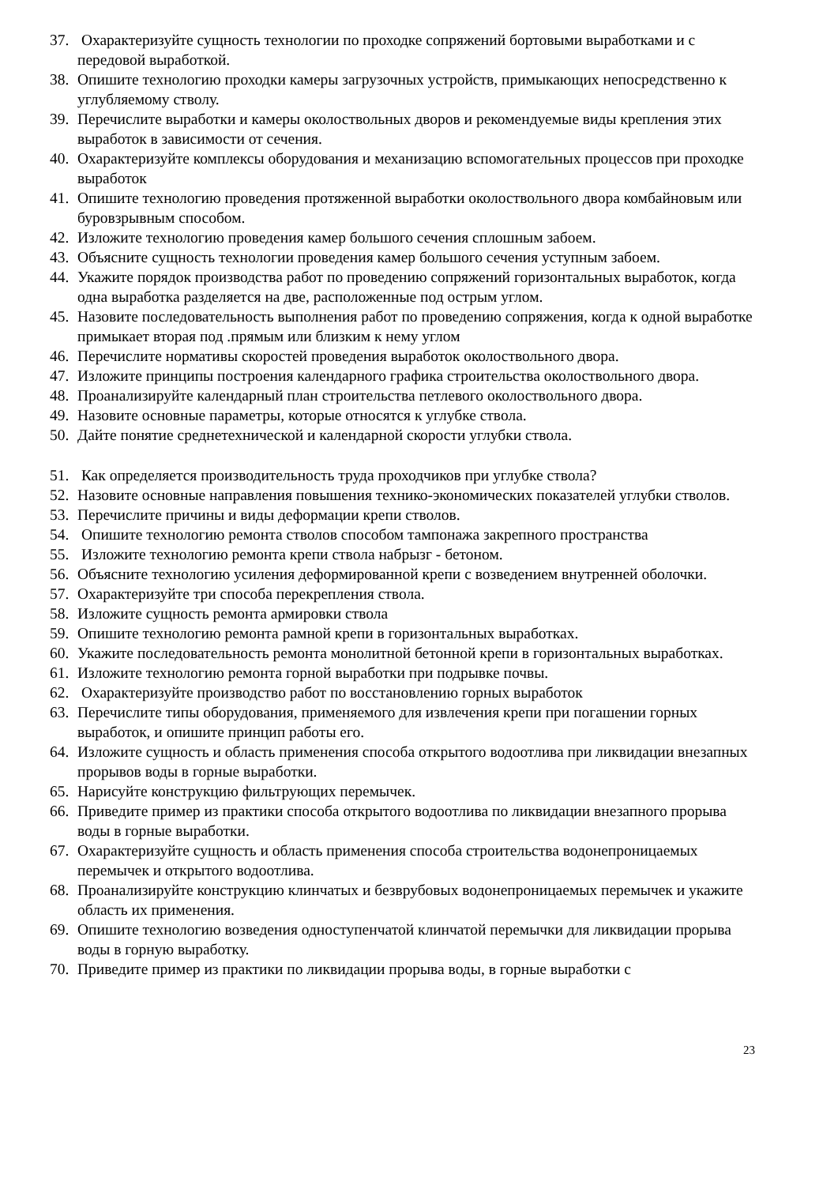37.
Охарактеризуйте сущность технологии по проходке сопряжений бортовыми выработками и с передовой выработкой.
38.
Опишите технологию проходки камеры загрузочных устройств, примыкающих непосредственно к углубляемому стволу.
39.
Перечислите выработки и камеры околоствольных дворов и рекомендуемые виды крепления этих выработок в зависимости от сечения.
40.
Охарактеризуйте комплексы оборудования и механизацию вспомогательных процессов при проходке выработок
41.
Опишите технологию проведения протяженной выработки околоствольного двора комбайновым или буровзрывным способом.
42.
Изложите технологию проведения камер большого сечения сплошным забоем.
43.
Объясните сущность технологии проведения камер большого сечения уступным забоем.
44.
Укажите порядок производства работ по проведению сопряжений горизонтальных выработок, когда одна выработка разделяется на две, расположенные под острым углом.
45.
Назовите последовательность выполнения работ по проведению сопряжения, когда к одной выработке примыкает вторая под .прямым или близким к нему углом
46.
Перечислите нормативы скоростей проведения выработок околоствольного двора.
47.
Изложите принципы построения календарного графика строительства околоствольного двора.
48.
Проанализируйте календарный план строительства петлевого околоствольного двора.
49.
Назовите основные параметры, которые относятся к углубке ствола.
50.
Дайте понятие среднетехнической и календарной скорости углубки ствола.
51.
Как определяется производительность труда проходчиков при углубке ствола?
52.
Назовите основные направления повышения технико-экономических показателей углубки стволов.
53.
Перечислите причины и виды деформации крепи стволов.
54.
Опишите технологию ремонта стволов способом тампонажа закрепного пространства
55.
Изложите технологию ремонта крепи ствола набрызг - бетоном.
56.
Объясните технологию усиления деформированной крепи с возведением внутренней оболочки.
57.
Охарактеризуйте три способа перекрепления ствола.
58.
Изложите сущность ремонта армировки ствола
59.
Опишите технологию ремонта рамной крепи в горизонтальных выработках.
60.
Укажите последовательность ремонта монолитной бетонной крепи в горизонтальных выработках.
61.
Изложите технологию ремонта горной выработки при подрывке почвы.
62.
Охарактеризуйте производство работ по восстановлению горных выработок
63.
Перечислите типы оборудования, применяемого для извлечения крепи при погашении горных выработок, и опишите принцип работы его.
64.
Изложите сущность и область применения способа открытого водоотлива при ликвидации внезапных прорывов воды в горные выработки.
65.
Нарисуйте конструкцию фильтрующих перемычек.
66.
Приведите пример из практики способа открытого водоотлива по ликвидации внезапного прорыва воды в горные выработки.
67.
Охарактеризуйте сущность и область применения способа строительства водонепроницаемых перемычек и открытого водоотлива.
68.
Проанализируйте конструкцию клинчатых и безврубовых водонепроницаемых перемычек и укажите область их применения.
69.
Опишите технологию возведения одноступенчатой клинчатой перемычки для ликвидации прорыва воды в горную выработку.
70.
Приведите пример из практики по ликвидации прорыва воды, в горные выработки с
23